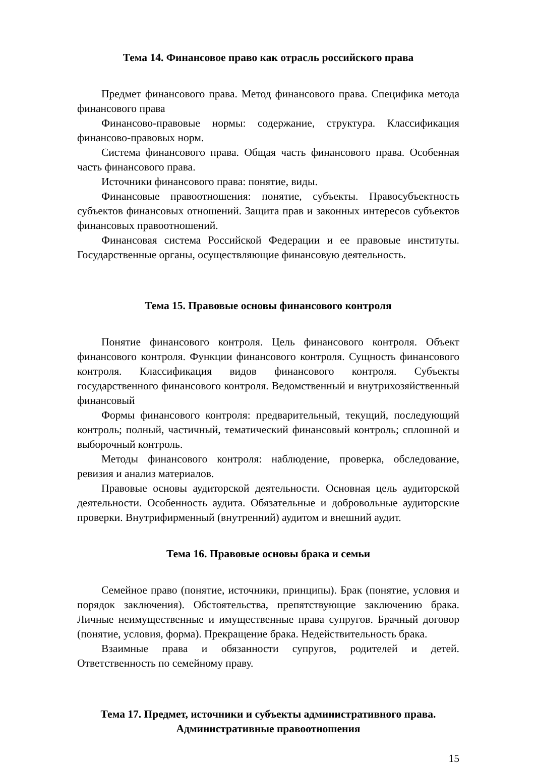Тема 14. Финансовое право как отрасль российского права
Предмет финансового права. Метод финансового права. Специфика метода финансового права
Финансово-правовые нормы: содержание, структура. Классификация финансово-правовых норм.
Система финансового права. Общая часть финансового права. Особенная часть финансового права.
Источники финансового права: понятие, виды.
Финансовые правоотношения: понятие, субъекты. Правосубъектность субъектов финансовых отношений. Защита прав и законных интересов субъектов финансовых правоотношений.
Финансовая система Российской Федерации и ее правовые институты. Государственные органы, осуществляющие финансовую деятельность.
Тема 15. Правовые основы финансового контроля
Понятие финансового контроля. Цель финансового контроля. Объект финансового контроля. Функции финансового контроля. Сущность финансового контроля. Классификация видов финансового контроля. Субъекты государственного финансового контроля. Ведомственный и внутрихозяйственный финансовый
Формы финансового контроля: предварительный, текущий, последующий контроль; полный, частичный, тематический финансовый контроль; сплошной и выборочный контроль.
Методы финансового контроля: наблюдение, проверка, обследование, ревизия и анализ материалов.
Правовые основы аудиторской деятельности. Основная цель аудиторской деятельности. Особенность аудита. Обязательные и добровольные аудиторские проверки. Внутрифирменный (внутренний) аудитом и внешний аудит.
Тема 16. Правовые основы брака и семьи
Семейное право (понятие, источники, принципы). Брак (понятие, условия и порядок заключения). Обстоятельства, препятствующие заключению брака. Личные неимущественные и имущественные права супругов. Брачный договор (понятие, условия, форма). Прекращение брака. Недействительность брака.
Взаимные права и обязанности супругов, родителей и детей. Ответственность по семейному праву.
Тема 17. Предмет, источники и субъекты административного права.
Административные правоотношения
15